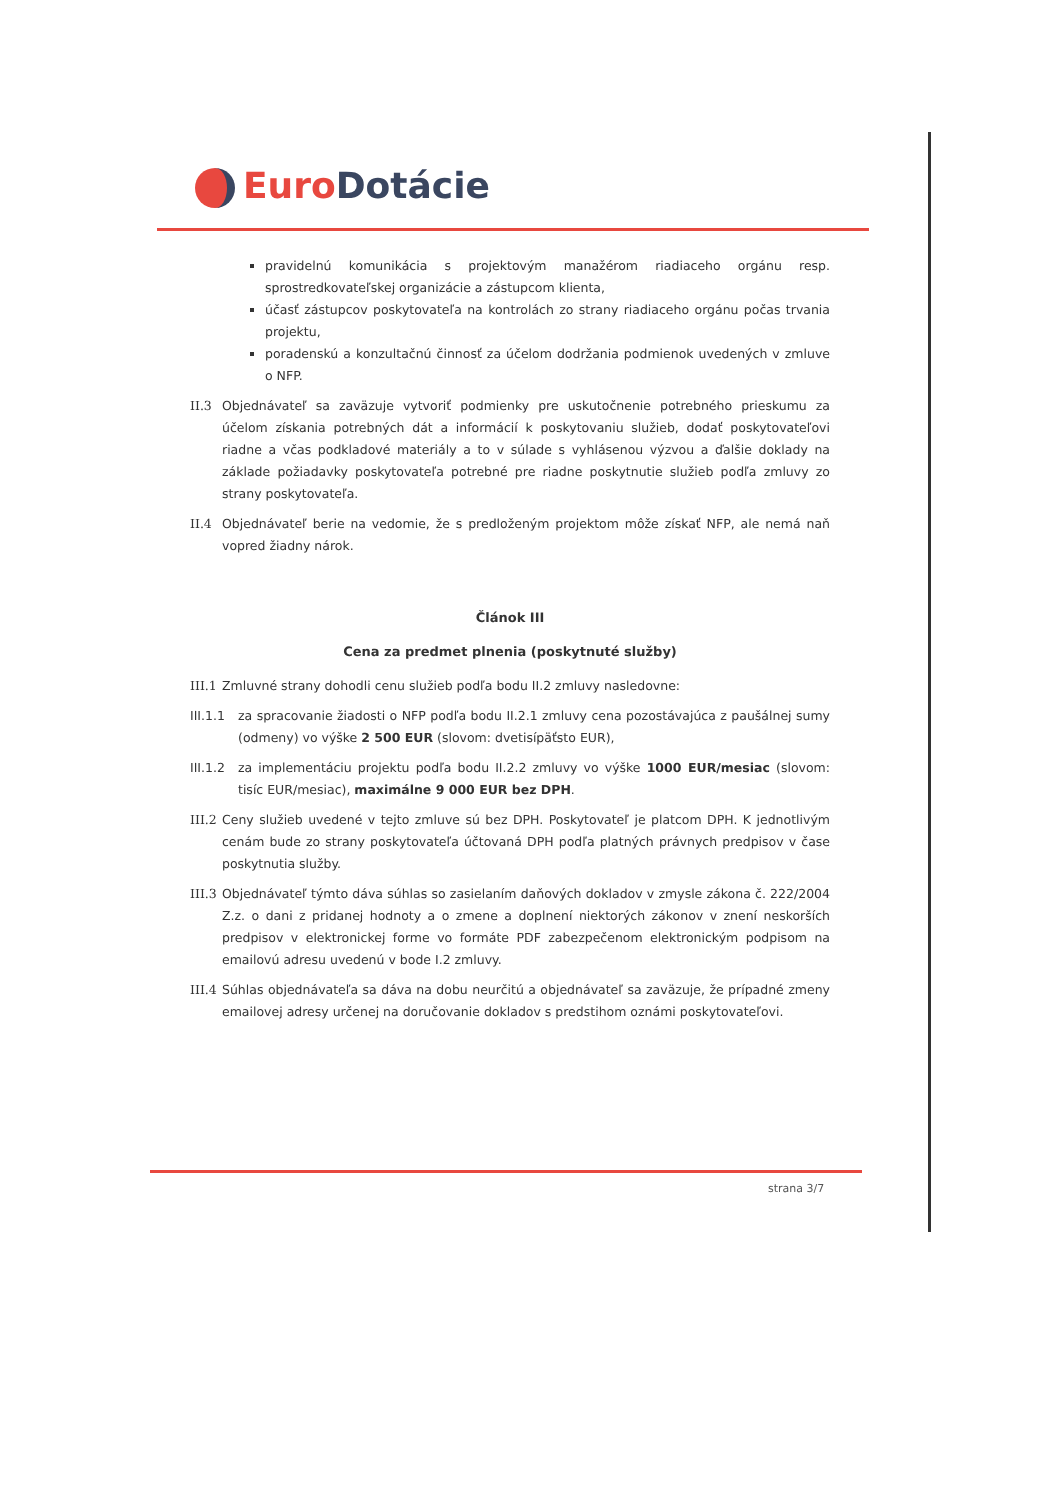Euro Dotácie
pravidelnú komunikácia s projektovým manažérom riadiaceho orgánu resp. sprostredkovateľskej organizácie a zástupcom klienta,
účasť zástupcov poskytovateľa na kontrolách zo strany riadiaceho orgánu počas trvania projektu,
poradenskú a konzultačnú činnosť za účelom dodržania podmienok uvedených v zmluve o NFP.
II.3 Objednávateľ sa zaväzuje vytvoriť podmienky pre uskutočnenie potrebného prieskumu za účelom získania potrebných dát a informácií k poskytovaniu služieb, dodať poskytovateľovi riadne a včas podkladové materiály a to v súlade s vyhlásenou výzvou a ďalšie doklady na základe požiadavky poskytovateľa potrebné pre riadne poskytnutie služieb podľa zmluvy zo strany poskytovateľa.
II.4 Objednávateľ berie na vedomie, že s predloženým projektom môže získať NFP, ale nemá naň vopred žiadny nárok.
Článok III
Cena za predmet plnenia (poskytnuté služby)
III.1 Zmluvné strany dohodli cenu služieb podľa bodu II.2 zmluvy nasledovne:
III.1.1 za spracovanie žiadosti o NFP podľa bodu II.2.1 zmluvy cena pozostávajúca z paušálnej sumy (odmeny) vo výške 2 500 EUR (slovom: dvetisípäťsto EUR),
III.1.2 za implementáciu projektu podľa bodu II.2.2 zmluvy vo výške 1000 EUR/mesiac (slovom: tisíc EUR/mesiac), maximálne 9 000 EUR bez DPH.
III.2 Ceny služieb uvedené v tejto zmluve sú bez DPH. Poskytovateľ je platcom DPH. K jednotlivým cenám bude zo strany poskytovateľa účtovaná DPH podľa platných právnych predpisov v čase poskytnutia služby.
III.3 Objednávateľ týmto dáva súhlas so zasielaním daňových dokladov v zmysle zákona č. 222/2004 Z.z. o dani z pridanej hodnoty a o zmene a doplnení niektorých zákonov v znení neskorších predpisov v elektronickej forme vo formáte PDF zabezpečenom elektronickým podpisom na emailovú adresu uvedenú v bode I.2 zmluvy.
III.4 Súhlas objednávateľa sa dáva na dobu neurčitú a objednávateľ sa zaväzuje, že prípadné zmeny emailovej adresy určenej na doručovanie dokladov s predstihom oznámi poskytovateľovi.
strana 3/7